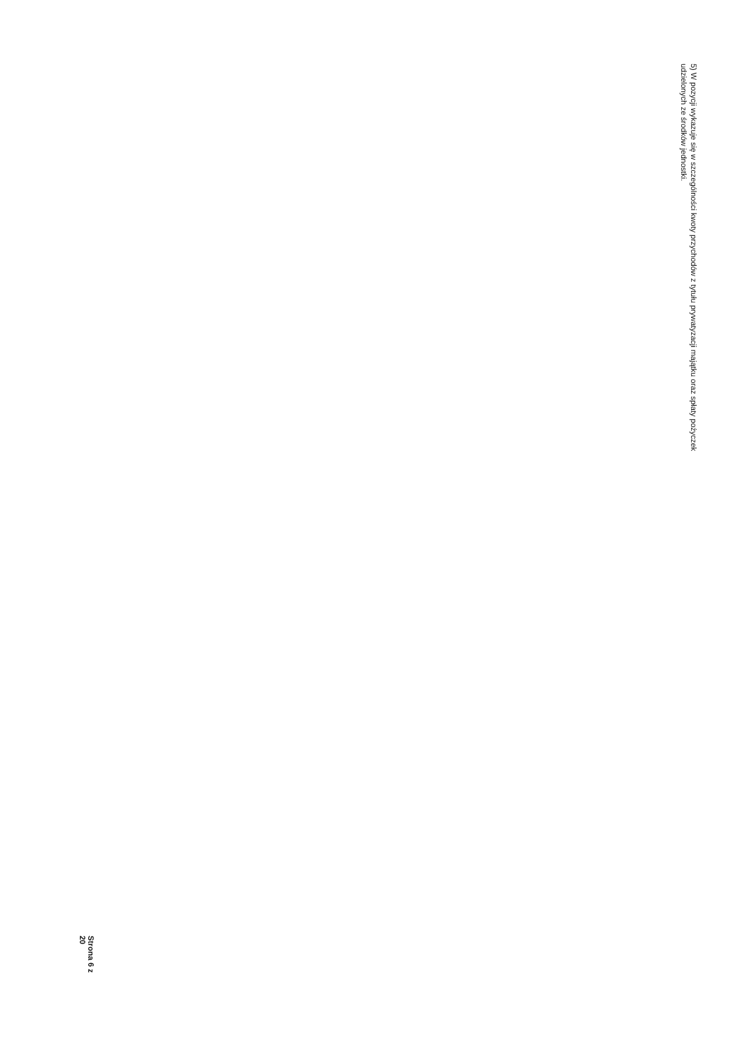5) W pozycji wykazuje się w szczególności kwoty przychodów z tytułu prywatyzacji majątku oraz spłaty pożyczek udzielonych ze środków jednostki.
Strona 6 z 20